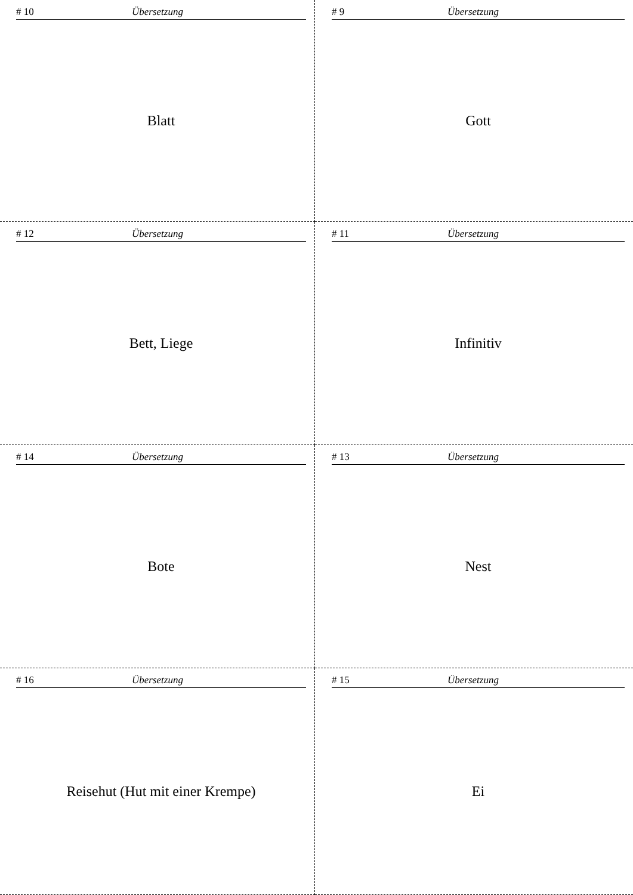# 10 Übersetzung
Blatt
# 9 Übersetzung
Gott
# 12 Übersetzung
Bett, Liege
# 11 Übersetzung
Infinitiv
# 14 Übersetzung
Bote
# 13 Übersetzung
Nest
# 16 Übersetzung
Reisehut (Hut mit einer Krempe)
# 15 Übersetzung
Ei